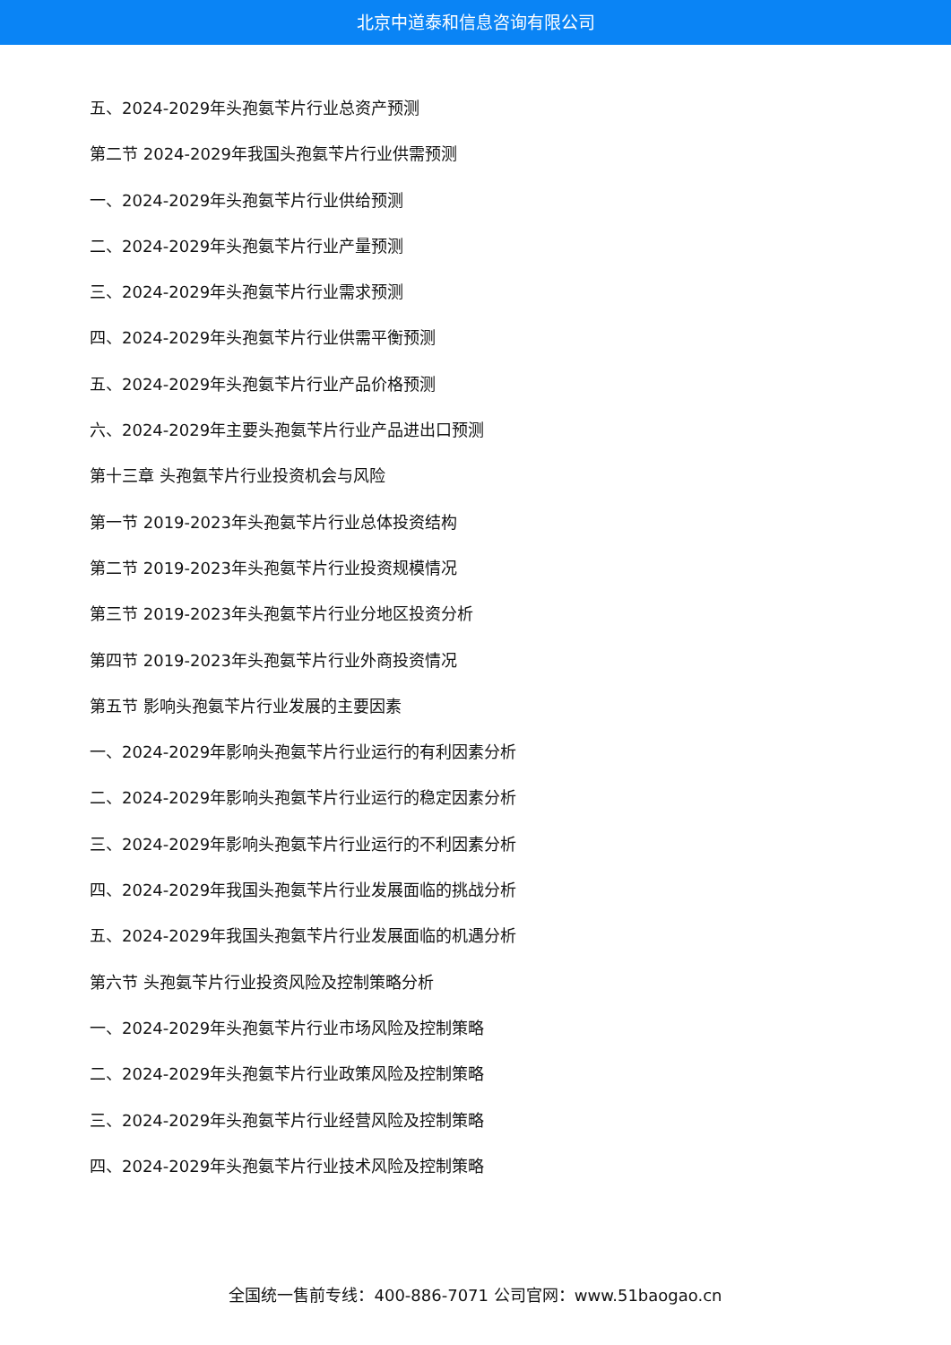北京中道泰和信息咨询有限公司
五、2024-2029年头孢氨苄片行业总资产预测
第二节 2024-2029年我国头孢氨苄片行业供需预测
一、2024-2029年头孢氨苄片行业供给预测
二、2024-2029年头孢氨苄片行业产量预测
三、2024-2029年头孢氨苄片行业需求预测
四、2024-2029年头孢氨苄片行业供需平衡预测
五、2024-2029年头孢氨苄片行业产品价格预测
六、2024-2029年主要头孢氨苄片行业产品进出口预测
第十三章 头孢氨苄片行业投资机会与风险
第一节 2019-2023年头孢氨苄片行业总体投资结构
第二节 2019-2023年头孢氨苄片行业投资规模情况
第三节 2019-2023年头孢氨苄片行业分地区投资分析
第四节 2019-2023年头孢氨苄片行业外商投资情况
第五节 影响头孢氨苄片行业发展的主要因素
一、2024-2029年影响头孢氨苄片行业运行的有利因素分析
二、2024-2029年影响头孢氨苄片行业运行的稳定因素分析
三、2024-2029年影响头孢氨苄片行业运行的不利因素分析
四、2024-2029年我国头孢氨苄片行业发展面临的挑战分析
五、2024-2029年我国头孢氨苄片行业发展面临的机遇分析
第六节 头孢氨苄片行业投资风险及控制策略分析
一、2024-2029年头孢氨苄片行业市场风险及控制策略
二、2024-2029年头孢氨苄片行业政策风险及控制策略
三、2024-2029年头孢氨苄片行业经营风险及控制策略
四、2024-2029年头孢氨苄片行业技术风险及控制策略
全国统一售前专线：400-886-7071 公司官网：www.51baogao.cn